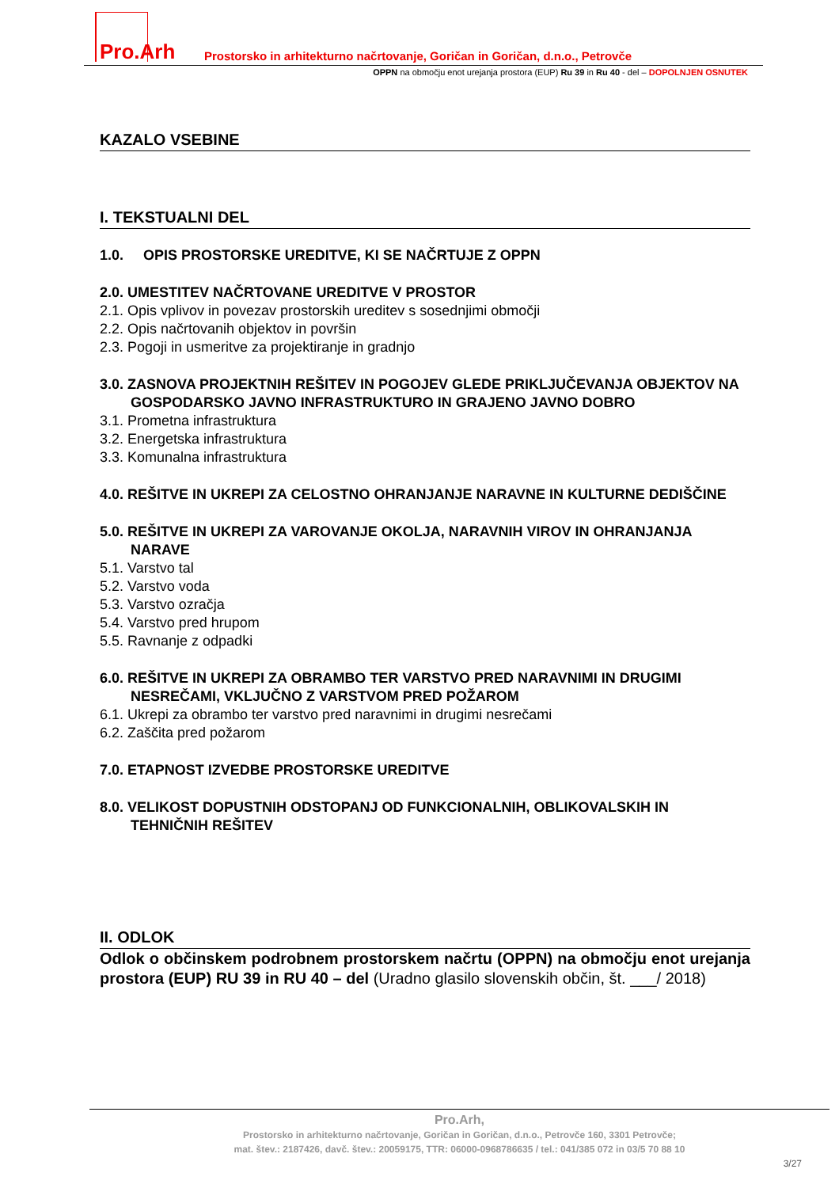Pro.Arh
Prostorsko in arhitekturno načrtovanje, Goričan in Goričan, d.n.o., Petrovče
OPPN na območju enot urejanja prostora (EUP) Ru 39 in Ru 40 - del – DOPOLNJEN OSNUTEK
KAZALO VSEBINE
I. TEKSTUALNI DEL
1.0. OPIS PROSTORSKE UREDITVE, KI SE NAČRTUJE Z OPPN
2.0. UMESTITEV NAČRTOVANE UREDITVE V PROSTOR
2.1. Opis vplivov in povezav prostorskih ureditev s sosednjimi območji
2.2. Opis načrtovanih objektov in površin
2.3. Pogoji in usmeritve za projektiranje in gradnjo
3.0. ZASNOVA PROJEKTNIH REŠITEV IN POGOJEV GLEDE PRIKLJUČEVANJA OBJEKTOV NA GOSPODARSKO JAVNO INFRASTRUKTURO IN GRAJENO JAVNO DOBRO
3.1. Prometna infrastruktura
3.2. Energetska infrastruktura
3.3. Komunalna infrastruktura
4.0. REŠITVE IN UKREPI ZA CELOSTNO OHRANJANJE NARAVNE IN KULTURNE DEDIŠČINE
5.0. REŠITVE IN UKREPI ZA VAROVANJE OKOLJA, NARAVNIH VIROV IN OHRANJANJA NARAVE
5.1. Varstvo tal
5.2. Varstvo voda
5.3. Varstvo ozračja
5.4. Varstvo pred hrupom
5.5. Ravnanje z odpadki
6.0. REŠITVE IN UKREPI ZA OBRAMBO TER VARSTVO PRED NARAVNIMI IN DRUGIMI NESREČAMI, VKLJUČNO Z VARSTVOM PRED POŽAROM
6.1. Ukrepi za obrambo ter varstvo pred naravnimi in drugimi nesrečami
6.2. Zaščita pred požarom
7.0. ETAPNOST IZVEDBE PROSTORSKE UREDITVE
8.0. VELIKOST DOPUSTNIH ODSTOPANJ OD FUNKCIONALNIH, OBLIKOVALSKIH IN TEHNIČNIH REŠITEV
II. ODLOK
Odlok o občinskem podrobnem prostorskem načrtu (OPPN) na območju enot urejanja prostora (EUP) RU 39 in RU 40 – del (Uradno glasilo slovenskih občin, št. ___/ 2018)
Pro.Arh,
Prostorsko in arhitekturno načrtovanje, Goričan in Goričan, d.n.o., Petrovče 160, 3301 Petrovče;
mat. štev.: 2187426, davč. štev.: 20059175, TTR: 06000-0968786635 / tel.: 041/385 072 in 03/5 70 88 10
3/27